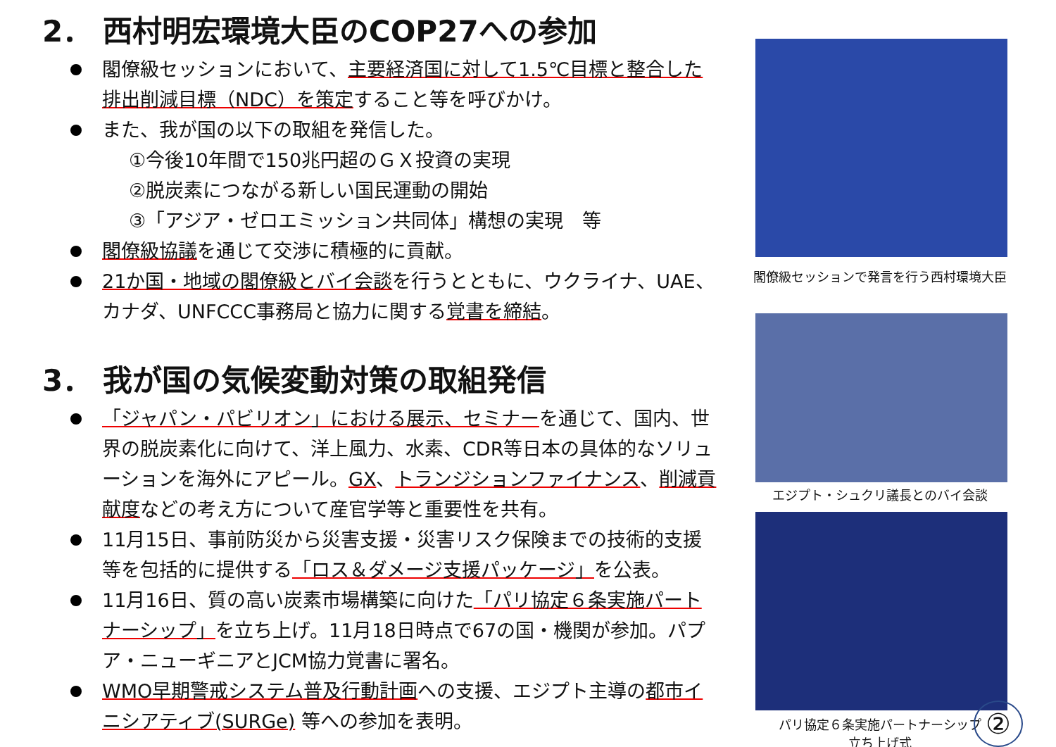2． 西村明宏環境大臣のCOP27への参加
閣僚級セッションにおいて、主要経済国に対して1.5℃目標と整合した排出削減目標（NDC）を策定すること等を呼びかけ。
また、我が国の以下の取組を発信した。
①今後10年間で150兆円超のＧＸ投資の実現
②脱炭素につながる新しい国民運動の開始
③「アジア・ゼロエミッション共同体」構想の実現　等
閣僚級協議を通じて交渉に積極的に貢献。
21か国・地域の閣僚級とバイ会談を行うとともに、ウクライナ、UAE、カナダ、UNFCCC事務局と協力に関する覚書を締結。
3． 我が国の気候変動対策の取組発信
「ジャパン・パビリオン」における展示、セミナーを通じて、国内、世界の脱炭素化に向けて、洋上風力、水素、CDR等日本の具体的なソリューションを海外にアピール。GX、トランジションファイナンス、削減貢献度などの考え方について産官学等と重要性を共有。
11月15日、事前防災から災害支援・災害リスク保険までの技術的支援等を包括的に提供する「ロス＆ダメージ支援パッケージ」を公表。
11月16日、質の高い炭素市場構築に向けた「パリ協定６条実施パートナーシップ」を立ち上げ。11月18日時点で67の国・機関が参加。パプア・ニューギニアとJCM協力覚書に署名。
WMO早期警戒システム普及行動計画への支援、エジプト主導の都市イニシアティブ(SURGe) 等への参加を表明。
閣僚級セッションで発言を行う西村環境大臣
エジプト・シュクリ議長とのバイ会談
パリ協定６条実施パートナーシップ
立ち上げ式
②